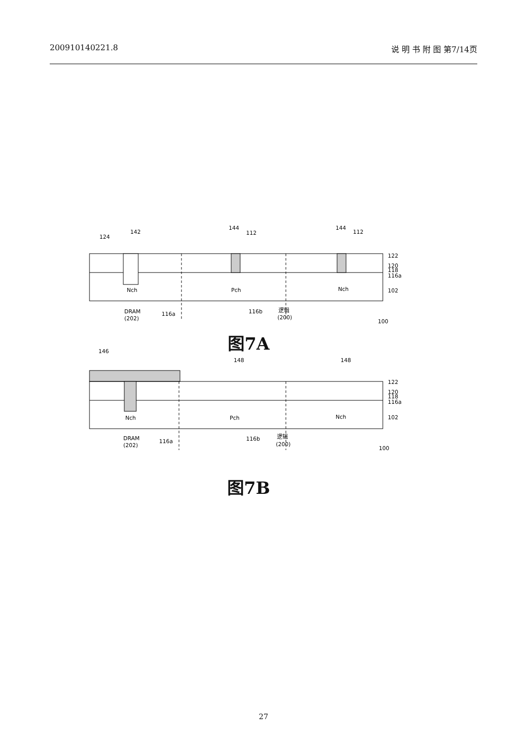200910140221.8 说 明 书 附 图 第7/14页
124
142
144
112
144
112
122
120
118
116a
102
Nch
Pch
Nch
DRAM
(202)
116a
116b
逻辑
(200)
100
图7A
146
148
148
122
120
118
116a
102
Nch
Pch
Nch
DRAM
(202)
116a
116b
逻辑
(200)
100
图7B
27